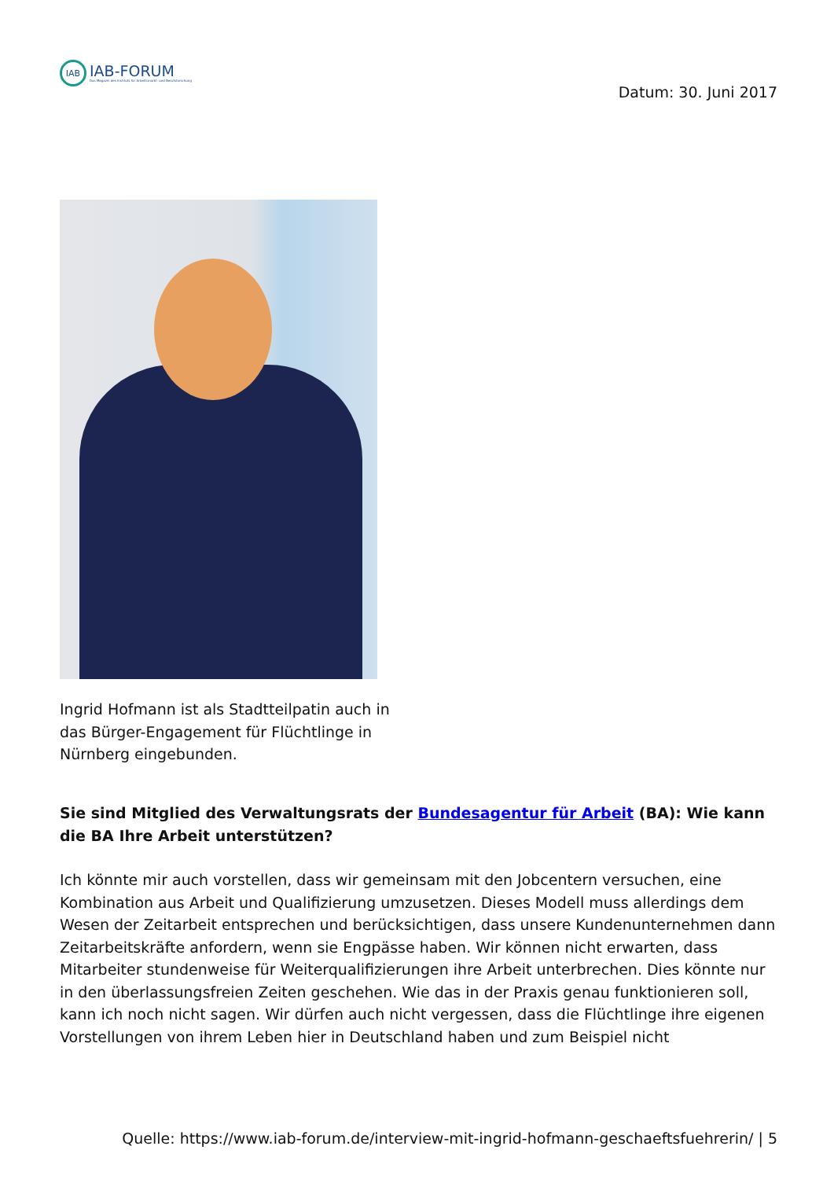IAB
IAB-FORUM
Das Magazin des Instituts für Arbeitsmarkt- und Berufsforschung
Datum: 30. Juni 2017
Ingrid Hofmann ist als Stadtteilpatin auch in das Bürger-Engagement für Flüchtlinge in Nürnberg eingebunden.
Sie sind Mitglied des Verwaltungsrats der Bundesagentur für Arbeit (BA): Wie kann die BA Ihre Arbeit unterstützen?
Ich könnte mir auch vorstellen, dass wir gemeinsam mit den Jobcentern versuchen, eine Kombination aus Arbeit und Qualifizierung umzusetzen. Dieses Modell muss allerdings dem Wesen der Zeitarbeit entsprechen und berücksichtigen, dass unsere Kundenunternehmen dann Zeitarbeitskräfte anfordern, wenn sie Engpässe haben. Wir können nicht erwarten, dass Mitarbeiter stundenweise für Weiterqualifizierungen ihre Arbeit unterbrechen. Dies könnte nur in den überlassungsfreien Zeiten geschehen. Wie das in der Praxis genau funktionieren soll, kann ich noch nicht sagen. Wir dürfen auch nicht vergessen, dass die Flüchtlinge ihre eigenen Vorstellungen von ihrem Leben hier in Deutschland haben und zum Beispiel nicht
Quelle: https://www.iab-forum.de/interview-mit-ingrid-hofmann-geschaeftsfuehrerin/ | 5